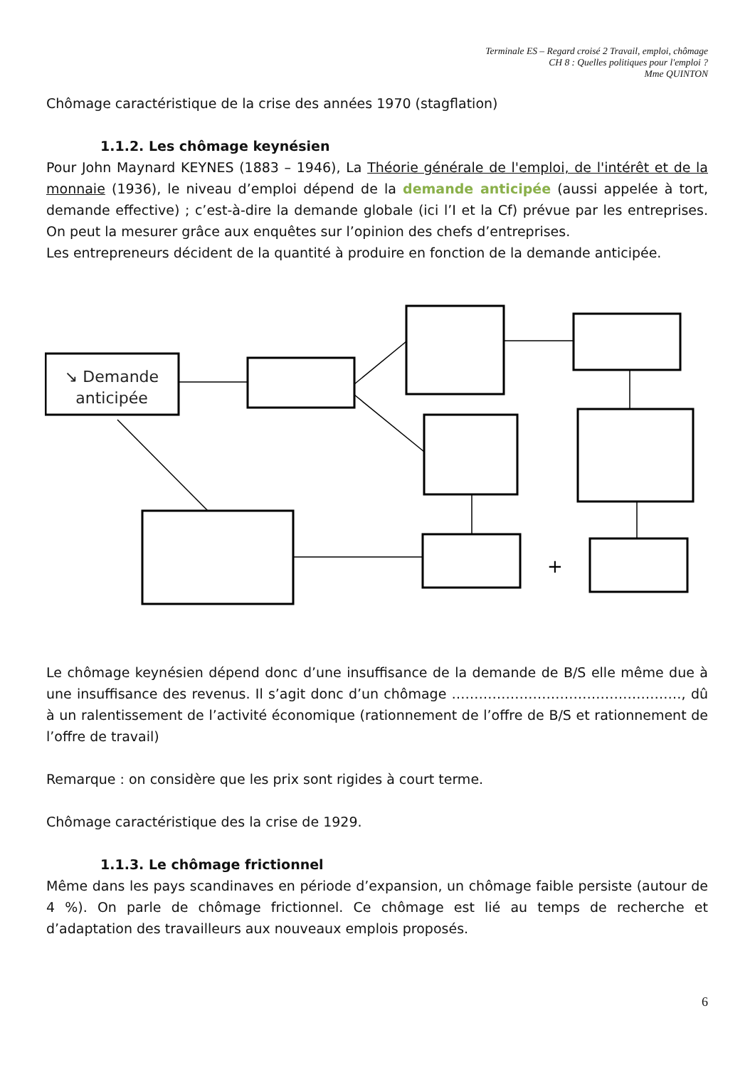Terminale ES – Regard croisé 2 Travail, emploi, chômage
CH 8 : Quelles politiques pour l'emploi ?
Mme QUINTON
Chômage caractéristique de la crise des années 1970 (stagflation)
1.1.2. Les chômage keynésien
Pour John Maynard KEYNES (1883 – 1946), La Théorie générale de l'emploi, de l'intérêt et de la monnaie (1936), le niveau d’emploi dépend de la demande anticipée (aussi appelée à tort, demande effective) ; c’est-à-dire la demande globale (ici l’I et la Cf) prévue par les entreprises. On peut la mesurer grâce aux enquêtes sur l’opinion des chefs d’entreprises.
Les entrepreneurs décident de la quantité à produire en fonction de la demande anticipée.
↘ Demande
anticipée
+
Le chômage keynésien dépend donc d’une insuffisance de la demande de B/S elle même due à une insuffisance des revenus. Il s’agit donc d’un chômage ……………………………………………, dû à un ralentissement de l’activité économique (rationnement de l’offre de B/S et rationnement de l’offre de travail)
Remarque : on considère que les prix sont rigides à court terme.
Chômage caractéristique des la crise de 1929.
1.1.3. Le chômage frictionnel
Même dans les pays scandinaves en période d’expansion, un chômage faible persiste (autour de 4 %). On parle de chômage frictionnel. Ce chômage est lié au temps de recherche et d’adaptation des travailleurs aux nouveaux emplois proposés.
6